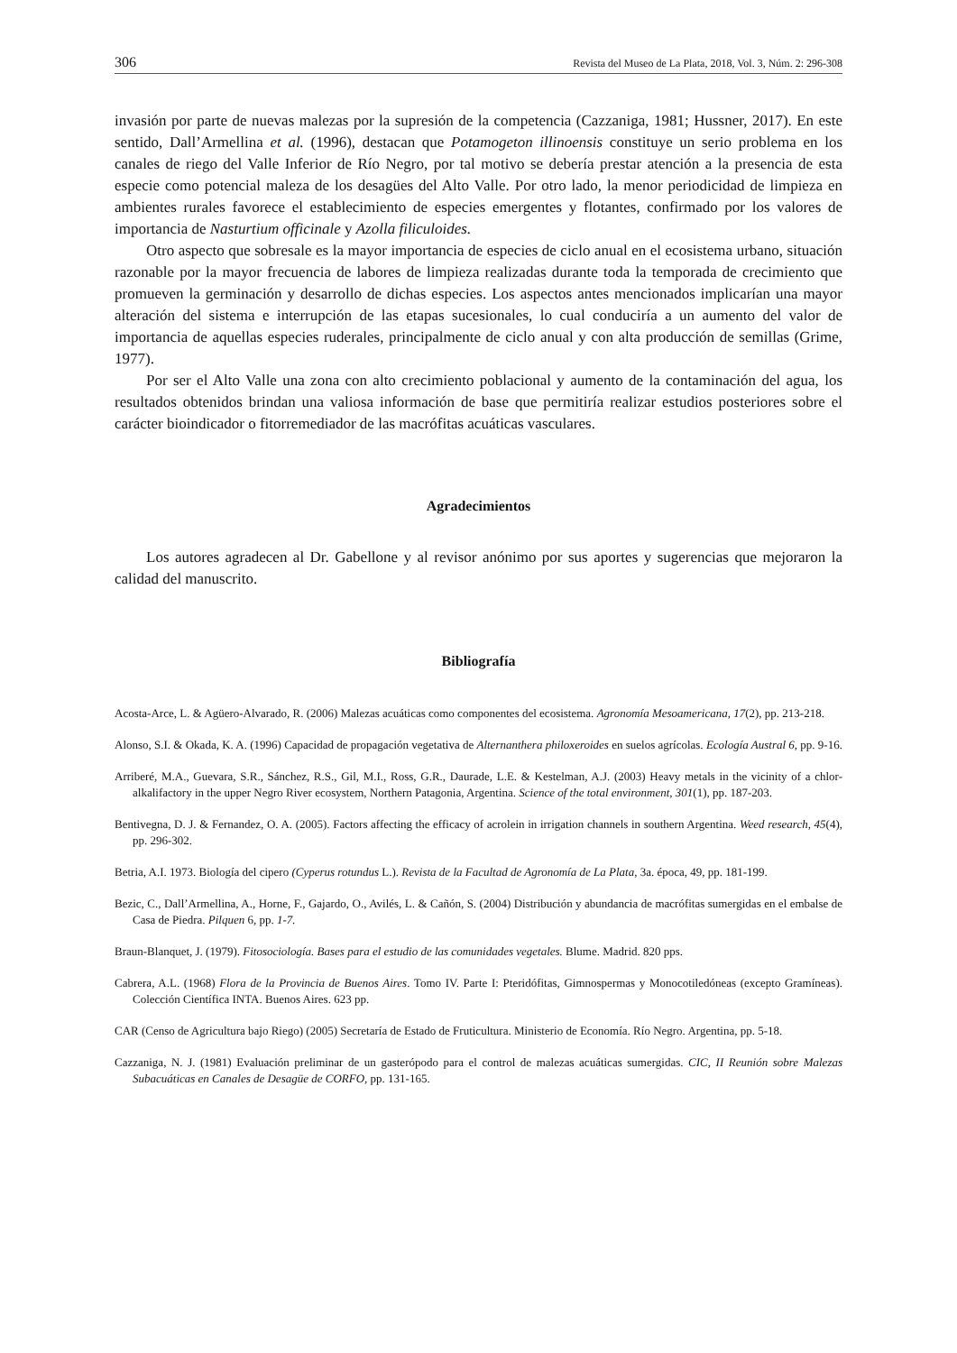306 Revista del Museo de La Plata, 2018, Vol. 3, Núm. 2: 296-308
invasión por parte de nuevas malezas por la supresión de la competencia (Cazzaniga, 1981; Hussner, 2017). En este sentido, Dall’Armellina et al. (1996), destacan que Potamogeton illinoensis constituye un serio problema en los canales de riego del Valle Inferior de Río Negro, por tal motivo se debería prestar atención a la presencia de esta especie como potencial maleza de los desagües del Alto Valle. Por otro lado, la menor periodicidad de limpieza en ambientes rurales favorece el establecimiento de especies emergentes y flotantes, confirmado por los valores de importancia de Nasturtium officinale y Azolla filiculoides.
Otro aspecto que sobresale es la mayor importancia de especies de ciclo anual en el ecosistema urbano, situación razonable por la mayor frecuencia de labores de limpieza realizadas durante toda la temporada de crecimiento que promueven la germinación y desarrollo de dichas especies. Los aspectos antes mencionados implicarían una mayor alteración del sistema e interrupción de las etapas sucesionales, lo cual conduciría a un aumento del valor de importancia de aquellas especies ruderales, principalmente de ciclo anual y con alta producción de semillas (Grime, 1977).
Por ser el Alto Valle una zona con alto crecimiento poblacional y aumento de la contaminación del agua, los resultados obtenidos brindan una valiosa información de base que permitiría realizar estudios posteriores sobre el carácter bioindicador o fitorremediador de las macrófitas acuáticas vasculares.
Agradecimientos
Los autores agradecen al Dr. Gabellone y al revisor anónimo por sus aportes y sugerencias que mejoraron la calidad del manuscrito.
Bibliografía
Acosta-Arce, L. & Agüero-Alvarado, R. (2006) Malezas acuáticas como componentes del ecosistema. Agronomía Mesoamericana, 17(2), pp. 213-218.
Alonso, S.I. & Okada, K. A. (1996) Capacidad de propagación vegetativa de Alternanthera philoxeroides en suelos agrícolas. Ecología Austral 6, pp. 9-16.
Arriberé, M.A., Guevara, S.R., Sánchez, R.S., Gil, M.I., Ross, G.R., Daurade, L.E. & Kestelman, A.J. (2003) Heavy metals in the vicinity of a chlor-alkalifactory in the upper Negro River ecosystem, Northern Patagonia, Argentina. Science of the total environment, 301(1), pp. 187-203.
Bentivegna, D. J. & Fernandez, O. A. (2005). Factors affecting the efficacy of acrolein in irrigation channels in southern Argentina. Weed research, 45(4), pp. 296-302.
Betria, A.I. 1973. Biología del cipero (Cyperus rotundus L.). Revista de la Facultad de Agronomía de La Plata, 3a. época, 49, pp. 181-199.
Bezic, C., Dall’Armellina, A., Horne, F., Gajardo, O., Avilés, L. & Cañón, S. (2004) Distribución y abundancia de macrófitas sumergidas en el embalse de Casa de Piedra. Pilquen 6, pp. 1-7.
Braun-Blanquet, J. (1979). Fitosociología. Bases para el estudio de las comunidades vegetales. Blume. Madrid. 820 pps.
Cabrera, A.L. (1968) Flora de la Provincia de Buenos Aires. Tomo IV. Parte I: Pteridófitas, Gimnospermas y Monocotiledóneas (excepto Gramíneas). Colección Científica INTA. Buenos Aires. 623 pp.
CAR (Censo de Agricultura bajo Riego) (2005) Secretaría de Estado de Fruticultura. Ministerio de Economía. Río Negro. Argentina, pp. 5-18.
Cazzaniga, N. J. (1981) Evaluación preliminar de un gasterópodo para el control de malezas acuáticas sumergidas. CIC, II Reunión sobre Malezas Subacuáticas en Canales de Desagüe de CORFO, pp. 131-165.